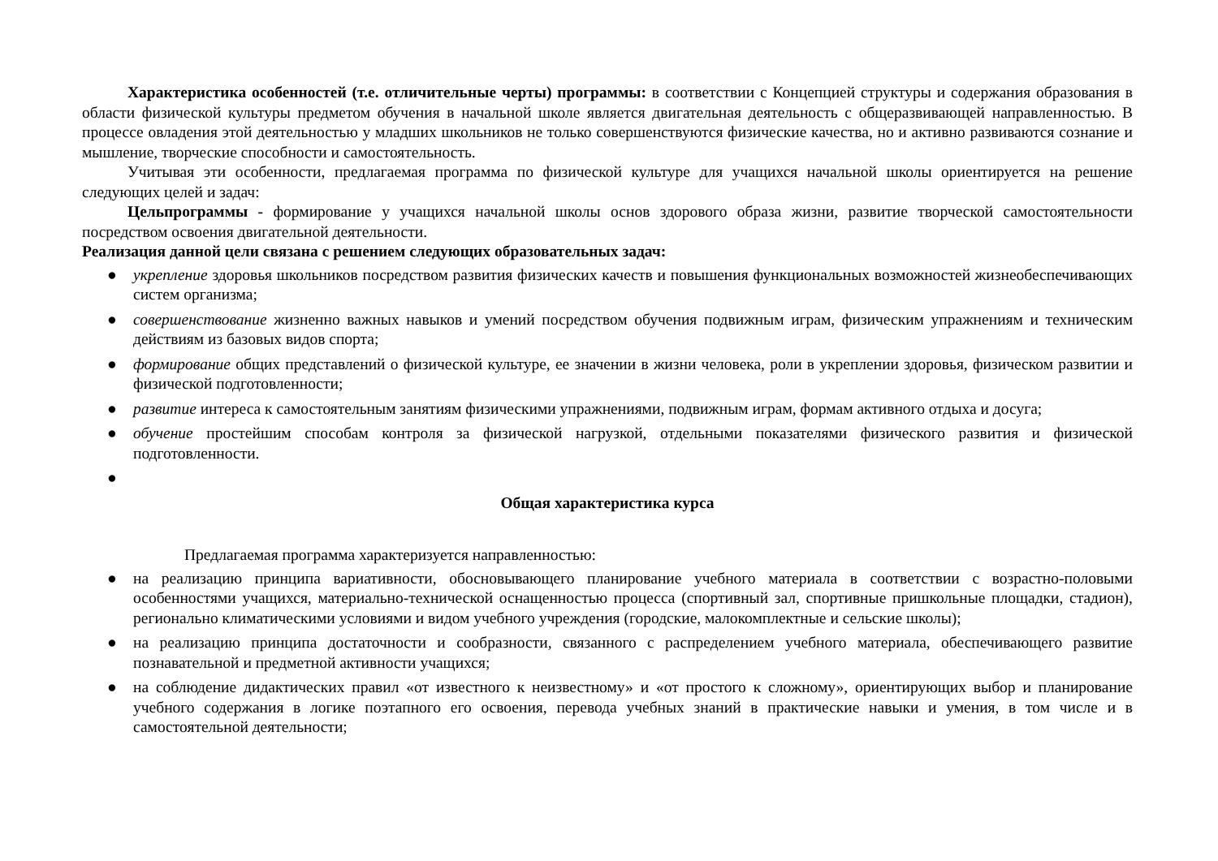Характеристика особенностей (т.е. отличительные черты) программы: в соответствии с Концепцией структуры и содержания образования в области физической культуры предметом обучения в начальной школе является двигательная деятельность с общеразвивающей направленностью. В процессе овладения этой деятельностью у младших школьников не только совершенствуются физические качества, но и активно развиваются сознание и мышление, творческие способности и самостоятельность.
Учитывая эти особенности, предлагаемая программа по физической культуре для учащихся начальной школы ориентируется на решение следующих целей и задач:
Цельпрограммы - формирование у учащихся начальной школы основ здорового образа жизни, развитие творческой самостоятельности посредством освоения двигательной деятельности.
Реализация данной цели связана с решением следующих образовательных задач:
● укрепление здоровья школьников посредством развития физических качеств и повышения функциональных возможностей жизнеобеспечивающих систем организма;
● совершенствование жизненно важных навыков и умений посредством обучения подвижным играм, физическим упражнениям и техническим действиям из базовых видов спорта;
● формирование общих представлений о физической культуре, ее значении в жизни человека, роли в укреплении здоровья, физическом развитии и физической подготовленности;
● развитие интереса к самостоятельным занятиям физическими упражнениями, подвижным играм, формам активного отдыха и досуга;
● обучение простейшим способам контроля за физической нагрузкой, отдельными показателями физического развития и физической подготовленности.
●
Общая характеристика курса
Предлагаемая программа характеризуется направленностью:
● на реализацию принципа вариативности, обосновывающего планирование учебного материала в соответствии с возрастно-половыми особенностями учащихся, материально-технической оснащенностью процесса (спортивный зал, спортивные пришкольные площадки, стадион), регионально климатическими условиями и видом учебного учреждения (городские, малокомплектные и сельские школы);
● на реализацию принципа достаточности и сообразности, связанного с распределением учебного материала, обеспечивающего развитие познавательной и предметной активности учащихся;
● на соблюдение дидактических правил «от известного к неизвестному» и «от простого к сложному», ориентирующих выбор и планирование учебного содержания в логике поэтапного его освоения, перевода учебных знаний в практические навыки и умения, в том числе и в самостоятельной деятельности;